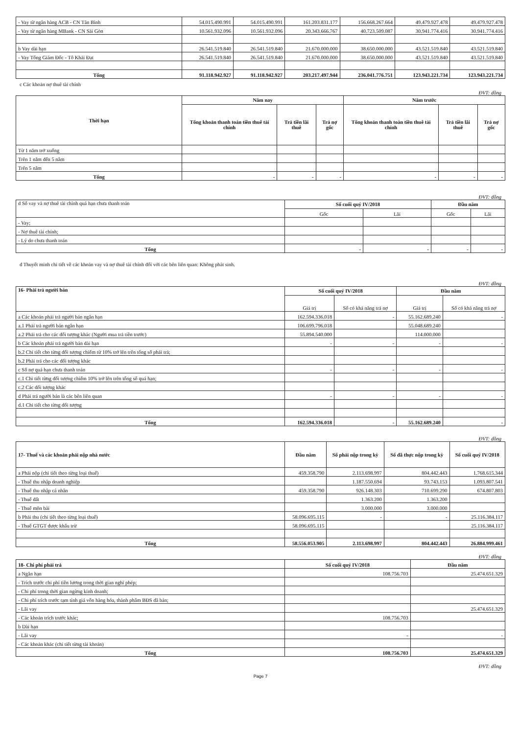| - Vay từ ngân hàng ACB - CN Tân Bình | 54.015.490.991 | 54.015.490.991 | 161.203.831.177 | 156.668.267.664 | 49.479.927.478 | 49.479.927.478 |
| - Vay từ ngân hàng MBank - CN Sài Gòn | 10.561.932.096 | 10.561.932.096 | 20.343.666.767 | 40.723.509.087 | 30.941.774.416 | 30.941.774.416 |
| b Vay dài hạn | 26.541.519.840 | 26.541.519.840 | 21.670.000.000 | 38.650.000.000 | 43.521.519.840 | 43.521.519.840 |
| - Vay Tổng Giám Đốc - Tô Khải Đạt | 26.541.519.840 | 26.541.519.840 | 21.670.000.000 | 38.650.000.000 | 43.521.519.840 | 43.521.519.840 |
| Tổng | 91.118.942.927 | 91.118.942.927 | 203.217.497.944 | 236.041.776.751 | 123.943.221.734 | 123.943.221.734 |
c Các khoản nợ thuê tài chính
ĐVT: đồng
| Thời hạn | Năm nay | | | Năm trước | | |
| --- | --- | --- | --- | --- | --- | --- |
| | Tổng khoản thanh toán tiền thuê tài chính | Trả tiền lãi thuê | Trả nợ gốc | Tổng khoản thanh toán tiền thuê tài chính | Trả tiền lãi thuê | Trả nợ gốc |
| Từ 1 năm trở xuống | | | | | | |
| Trên 1 năm đến 5 năm | | | | | | |
| Trên 5 năm | | | | | | |
| Tổng | - | - | - | - | - | - |
ĐVT: đồng
| d Số vay và nợ thuê tài chính quá hạn chưa thanh toán | Số cuối quý IV/2018 | | Đầu năm | |
| | Gốc | Lãi | Gốc | Lãi |
| - Vay; | | | | |
| - Nợ thuê tài chính; | | | | |
| - Lý do chưa thanh toán | | | | |
| Tổng | - | - | - | - |
đ Thuyết minh chi tiết về các khoản vay và nợ thuê tài chính đối với các bên liên quan: Không phát sinh.
ĐVT: đồng
| 16- Phải trả người bán | Số cuối quý IV/2018 | | Đầu năm | |
| | Giá trị | Số có khả năng trả nợ | Giá trị | Số có khả năng trả nợ |
| a Các khoản phải trả người bán ngắn hạn | 162.594.336.018 | - | 55.162.689.240 | - |
| a.1 Phải trả người bán ngắn hạn | 106.699.796.018 | | 55.048.689.240 | |
| a.2 Phải trả cho các đối tượng khác (Người mua trả tiền trước) | 55.894.540.000 | | 114.000.000 | |
| b Các khoản phải trả người bán dài hạn | - | - | - | - |
| b.2 Chi tiết cho từng đối tượng chiếm từ 10% trở lên trên tổng số phải trả; | | | | |
| b.2 Phải trả cho các đối tượng khác | | | | |
| c Số nợ quá hạn chưa thanh toán | - | - | - | - |
| c.1 Chi tiết từng đối tượng chiếm 10% trở lên trên tổng số quá hạn; | | | | |
| c.2 Các đối tượng khác | | | | |
| d Phải trả người bán là các bên liên quan | - | - | - | - |
| d.1 Chi tiết cho từng đối tượng | | | | |
| Tổng | 162.594.336.018 | - | 55.162.689.240 | - |
ĐVT: đồng
| 17- Thuế và các khoản phải nộp nhà nước | Đầu năm | Số phải nộp trong kỳ | Số đã thực nộp trong kỳ | Số cuối quý IV/2018 |
| a Phải nộp (chi tiết theo từng loại thuế) | 459.358.790 | 2.113.698.997 | 804.442.443 | 1.768.615.344 |
| - Thuế thu nhập doanh nghiệp | | 1.187.550.694 | 93.743.153 | 1.093.807.541 |
| - Thuế thu nhập cá nhân | 459.358.790 | 926.148.303 | 710.699.290 | 674.807.803 |
| - Thuế đất | | 1.363.200 | 1.363.200 | |
| - Thuế môn bài | | 3.000.000 | 3.000.000 | |
| b Phải thu (chi tiết theo từng loại thuế) | 58.096.695.115 | - | - | 25.116.384.117 |
| - Thuế GTGT được khấu trừ | 58.096.695.115 | | | 25.116.384.117 |
| Tổng | 58.556.053.905 | 2.113.698.997 | 804.442.443 | 26.884.999.461 |
ĐVT: đồng
| 18- Chi phí phải trả | Số cuối quý IV/2018 | Đầu năm |
| a Ngắn hạn | 108.756.703 | 25.474.651.329 |
| - Trích trước chi phí tiền lương trong thời gian nghỉ phép; | | |
| - Chi phí trong thời gian ngừng kinh doanh; | | |
| - Chi phí trích trước tạm tính giá vốn hàng hóa, thành phẩm BĐS đã bán; | | |
| - Lãi vay | | 25.474.651.329 |
| - Các khoản trích trước khác; | 108.756.703 | |
| b Dài hạn | | |
| - Lãi vay | - | - |
| - Các khoản khác (chi tiết từng tài khoản) | | |
| Tổng | 108.756.703 | 25.474.651.329 |
ĐVT: đồng
Page 7